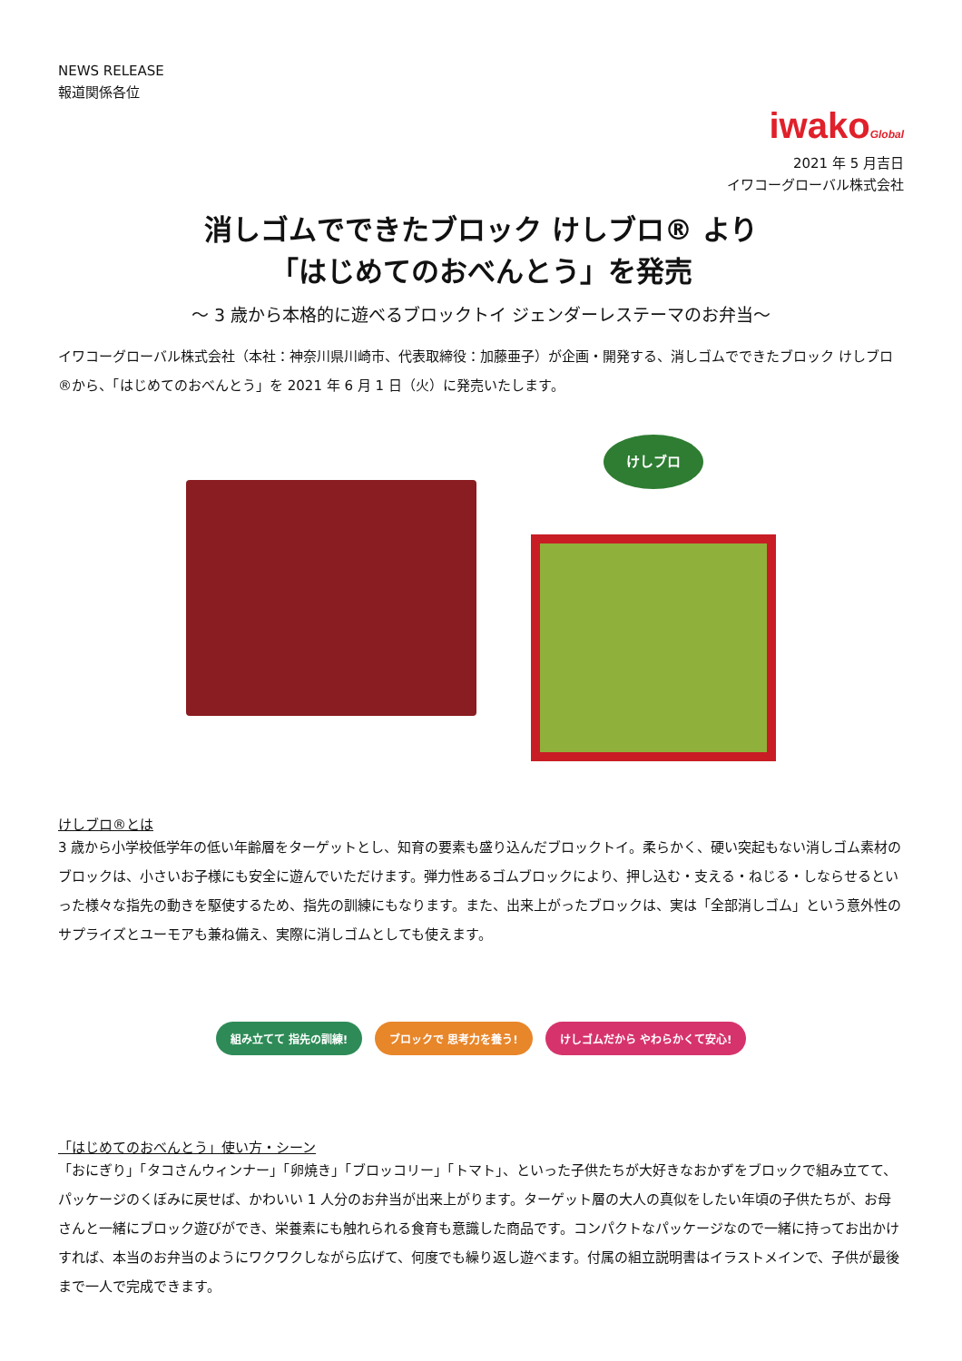NEWS RELEASE
報道関係各位
iwakoGlobal
2021 年 5 月吉日
イワコーグローバル株式会社
消しゴムでできたブロック けしブロ® より
「はじめてのおべんとう」を発売
～ 3 歳から本格的に遊べるブロックトイ ジェンダーレステーマのお弁当～
イワコーグローバル株式会社（本社：神奈川県川崎市、代表取締役：加藤亜子）が企画・開発する、消しゴムでできたブロック けしブロ®から、「はじめてのおべんとう」を 2021 年 6 月 1 日（火）に発売いたします。
けしブロ
けしブロ®とは
3 歳から小学校低学年の低い年齢層をターゲットとし、知育の要素も盛り込んだブロックトイ。柔らかく、硬い突起もない消しゴム素材のブロックは、小さいお子様にも安全に遊んでいただけます。弾力性あるゴムブロックにより、押し込む・支える・ねじる・しならせるといった様々な指先の動きを駆使するため、指先の訓練にもなります。また、出来上がったブロックは、実は「全部消しゴム」という意外性のサプライズとユーモアも兼ね備え、実際に消しゴムとしても使えます。
組み立てて 指先の訓練! ブロックで 思考力を養う! けしゴムだから やわらかくて安心!
「はじめてのおべんとう」使い方・シーン
「おにぎり」「タコさんウィンナー」「卵焼き」「ブロッコリー」「トマト」、といった子供たちが大好きなおかずをブロックで組み立てて、パッケージのくぼみに戻せば、かわいい 1 人分のお弁当が出来上がります。ターゲット層の大人の真似をしたい年頃の子供たちが、お母さんと一緒にブロック遊びができ、栄養素にも触れられる食育も意識した商品です。コンパクトなパッケージなので一緒に持ってお出かけすれば、本当のお弁当のようにワクワクしながら広げて、何度でも繰り返し遊べます。付属の組立説明書はイラストメインで、子供が最後まで一人で完成できます。